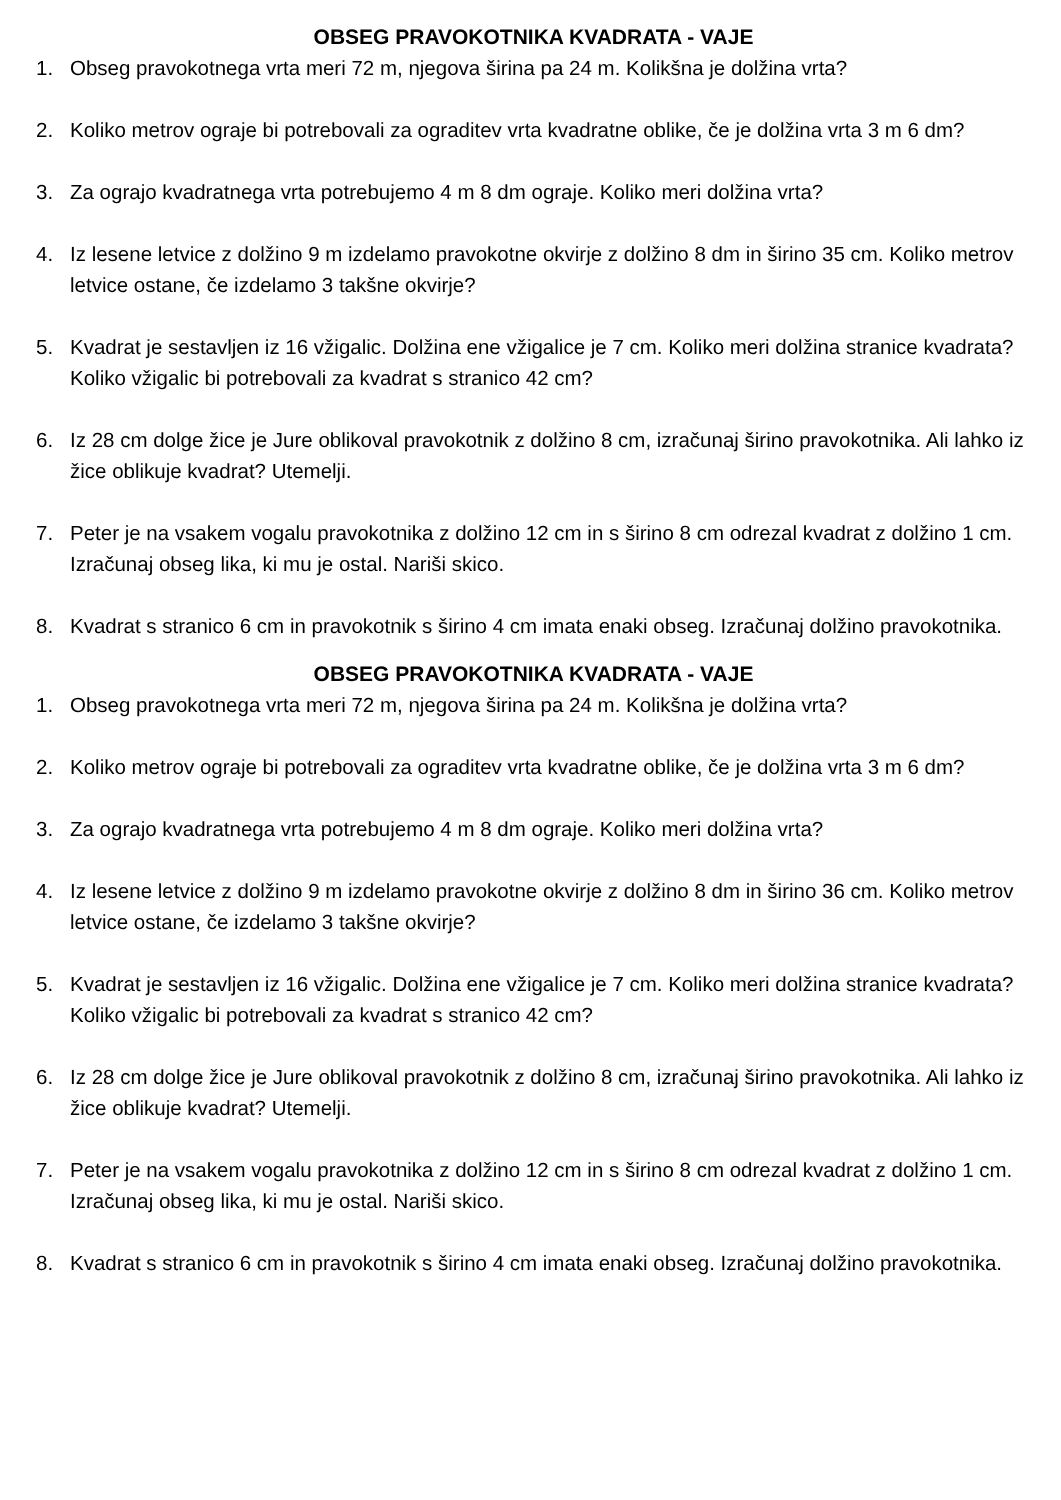OBSEG PRAVOKOTNIKA KVADRATA - VAJE
1. Obseg pravokotnega vrta meri 72 m, njegova širina pa 24 m. Kolikšna je dolžina vrta?
2. Koliko metrov ograje bi potrebovali za ograditev vrta kvadratne oblike, če je dolžina vrta 3 m 6 dm?
3. Za ograjo kvadratnega vrta potrebujemo 4 m 8 dm ograje. Koliko meri dolžina vrta?
4. Iz lesene letvice z dolžino 9 m izdelamo pravokotne okvirje z dolžino 8 dm in širino 35 cm. Koliko metrov letvice ostane, če izdelamo 3 takšne okvirje?
5. Kvadrat je sestavljen iz 16 vžigalic. Dolžina ene vžigalice je 7 cm. Koliko meri dolžina stranice kvadrata? Koliko vžigalic bi potrebovali za kvadrat s stranico 42 cm?
6. Iz 28 cm dolge žice je Jure oblikoval pravokotnik z dolžino 8 cm, izračunaj širino pravokotnika. Ali lahko iz žice oblikuje kvadrat? Utemelji.
7. Peter je na vsakem vogalu pravokotnika z dolžino 12 cm in s širino 8 cm odrezal kvadrat z dolžino 1 cm. Izračunaj obseg lika, ki mu je ostal. Nariši skico.
8. Kvadrat s stranico 6 cm in pravokotnik s širino 4 cm imata enaki obseg. Izračunaj dolžino pravokotnika.
OBSEG PRAVOKOTNIKA KVADRATA - VAJE
1. Obseg pravokotnega vrta meri 72 m, njegova širina pa 24 m. Kolikšna je dolžina vrta?
2. Koliko metrov ograje bi potrebovali za ograditev vrta kvadratne oblike, če je dolžina vrta 3 m 6 dm?
3. Za ograjo kvadratnega vrta potrebujemo 4 m 8 dm ograje. Koliko meri dolžina vrta?
4. Iz lesene letvice z dolžino 9 m izdelamo pravokotne okvirje z dolžino 8 dm in širino 36 cm. Koliko metrov letvice ostane, če izdelamo 3 takšne okvirje?
5. Kvadrat je sestavljen iz 16 vžigalic. Dolžina ene vžigalice je 7 cm. Koliko meri dolžina stranice kvadrata? Koliko vžigalic bi potrebovali za kvadrat s stranico 42 cm?
6. Iz 28 cm dolge žice je Jure oblikoval pravokotnik z dolžino 8 cm, izračunaj širino pravokotnika. Ali lahko iz žice oblikuje kvadrat? Utemelji.
7. Peter je na vsakem vogalu pravokotnika z dolžino 12 cm in s širino 8 cm odrezal kvadrat z dolžino 1 cm. Izračunaj obseg lika, ki mu je ostal. Nariši skico.
8. Kvadrat s stranico 6 cm in pravokotnik s širino 4 cm imata enaki obseg. Izračunaj dolžino pravokotnika.